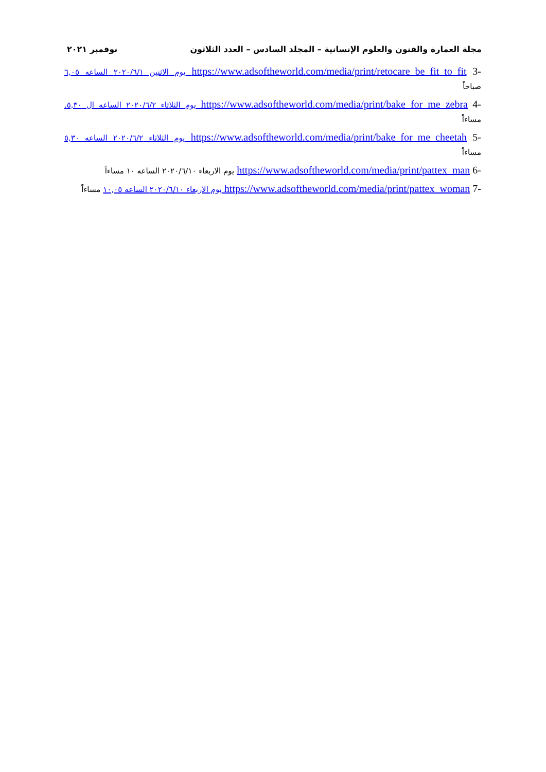مجلة العمارة والفنون والعلوم الإنسانية – المجلد السادس – العدد الثلاثون نوفمبر ٢٠٢١
-3 https://www.adsoftheworld.com/media/print/retocare_be_fit_to_fit يوم الاثنين ٢٠٢٠/٦/١ الساعه ٦,٠٥ صباحاً
-4 https://www.adsoftheworld.com/media/print/bake_for_me_zebra يوم الثلاثاء ٢٠٢٠/٦/٢ الساعه ال ٥,٣٠. مساءاً
-5 https://www.adsoftheworld.com/media/print/bake_for_me_cheetah يوم الثلاثاء ٢٠٢٠/٦/٢ الساعه ٥,٣٠ مساءاً
-6 https://www.adsoftheworld.com/media/print/pattex_man يوم الاربعاء ٢٠٢٠/٦/١٠ الساعه ١٠ مساءاً
-7 https://www.adsoftheworld.com/media/print/pattex_woman يوم الاربعاء ٢٠٢٠/٦/١٠ الساعه ١٠,٠٥ مساءاً